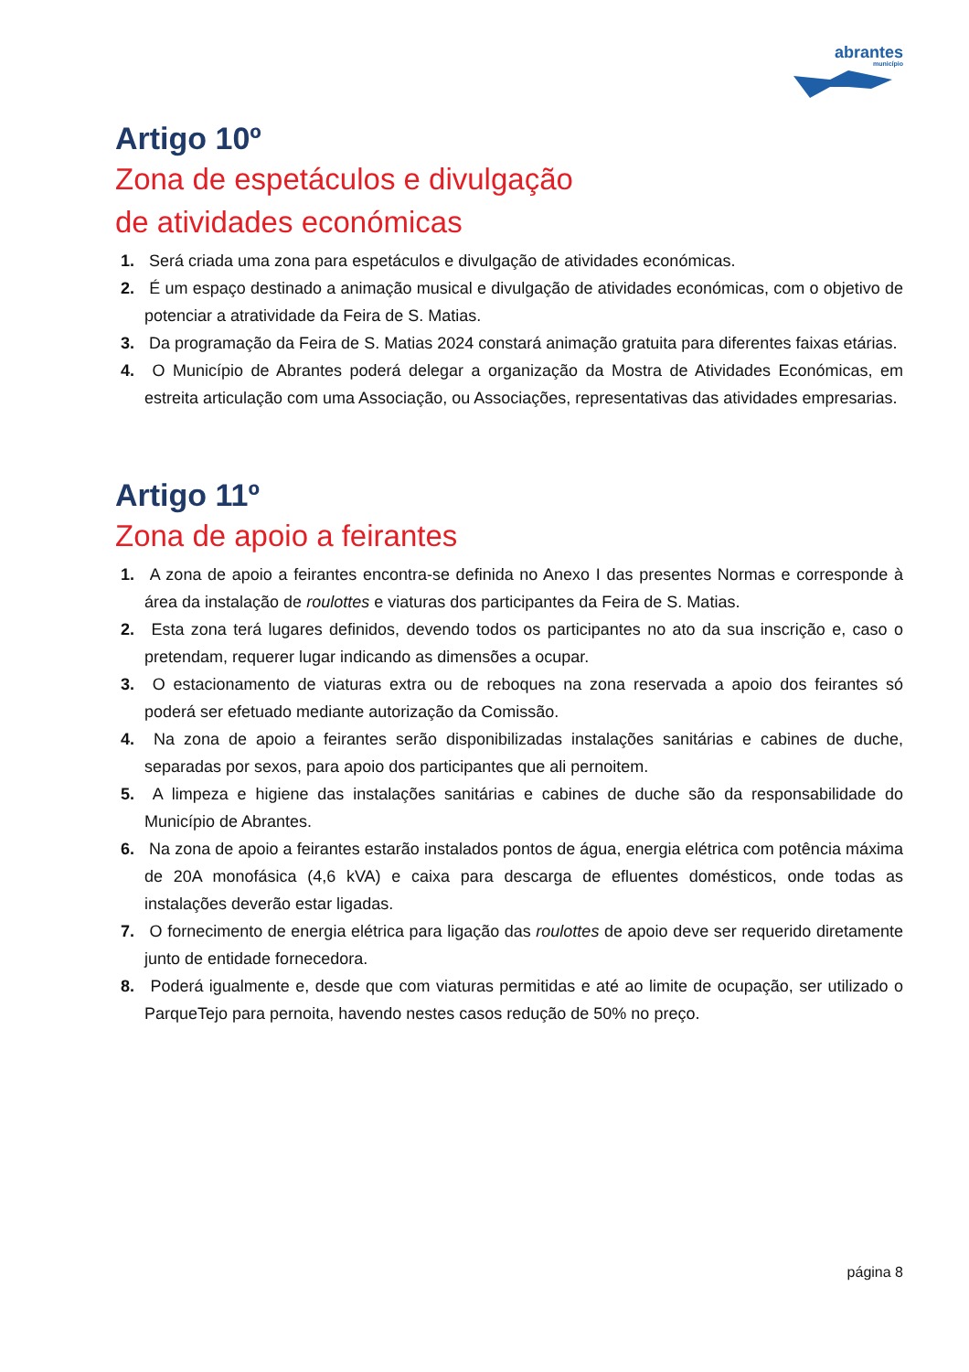abrantes
município
Artigo 10º
Zona de espetáculos e divulgação
de atividades económicas
1. Será criada uma zona para espetáculos e divulgação de atividades económicas.
2. É um espaço destinado a animação musical e divulgação de atividades económicas, com o objetivo de potenciar a atratividade da Feira de S. Matias.
3. Da programação da Feira de S. Matias 2024 constará animação gratuita para diferentes faixas etárias.
4. O Município de Abrantes poderá delegar a organização da Mostra de Atividades Económicas, em estreita articulação com uma Associação, ou Associações, representativas das atividades empresarias.
Artigo 11º
Zona de apoio a feirantes
1. A zona de apoio a feirantes encontra-se definida no Anexo I das presentes Normas e corresponde à área da instalação de roulottes e viaturas dos participantes da Feira de S. Matias.
2. Esta zona terá lugares definidos, devendo todos os participantes no ato da sua inscrição e, caso o pretendam, requerer lugar indicando as dimensões a ocupar.
3. O estacionamento de viaturas extra ou de reboques na zona reservada a apoio dos feirantes só poderá ser efetuado mediante autorização da Comissão.
4. Na zona de apoio a feirantes serão disponibilizadas instalações sanitárias e cabines de duche, separadas por sexos, para apoio dos participantes que ali pernoitem.
5. A limpeza e higiene das instalações sanitárias e cabines de duche são da responsabilidade do Município de Abrantes.
6. Na zona de apoio a feirantes estarão instalados pontos de água, energia elétrica com potência máxima de 20A monofásica (4,6 kVA) e caixa para descarga de efluentes domésticos, onde todas as instalações deverão estar ligadas.
7. O fornecimento de energia elétrica para ligação das roulottes de apoio deve ser requerido diretamente junto de entidade fornecedora.
8. Poderá igualmente e, desde que com viaturas permitidas e até ao limite de ocupação, ser utilizado o ParqueTejo para pernoita, havendo nestes casos redução de 50% no preço.
página 8